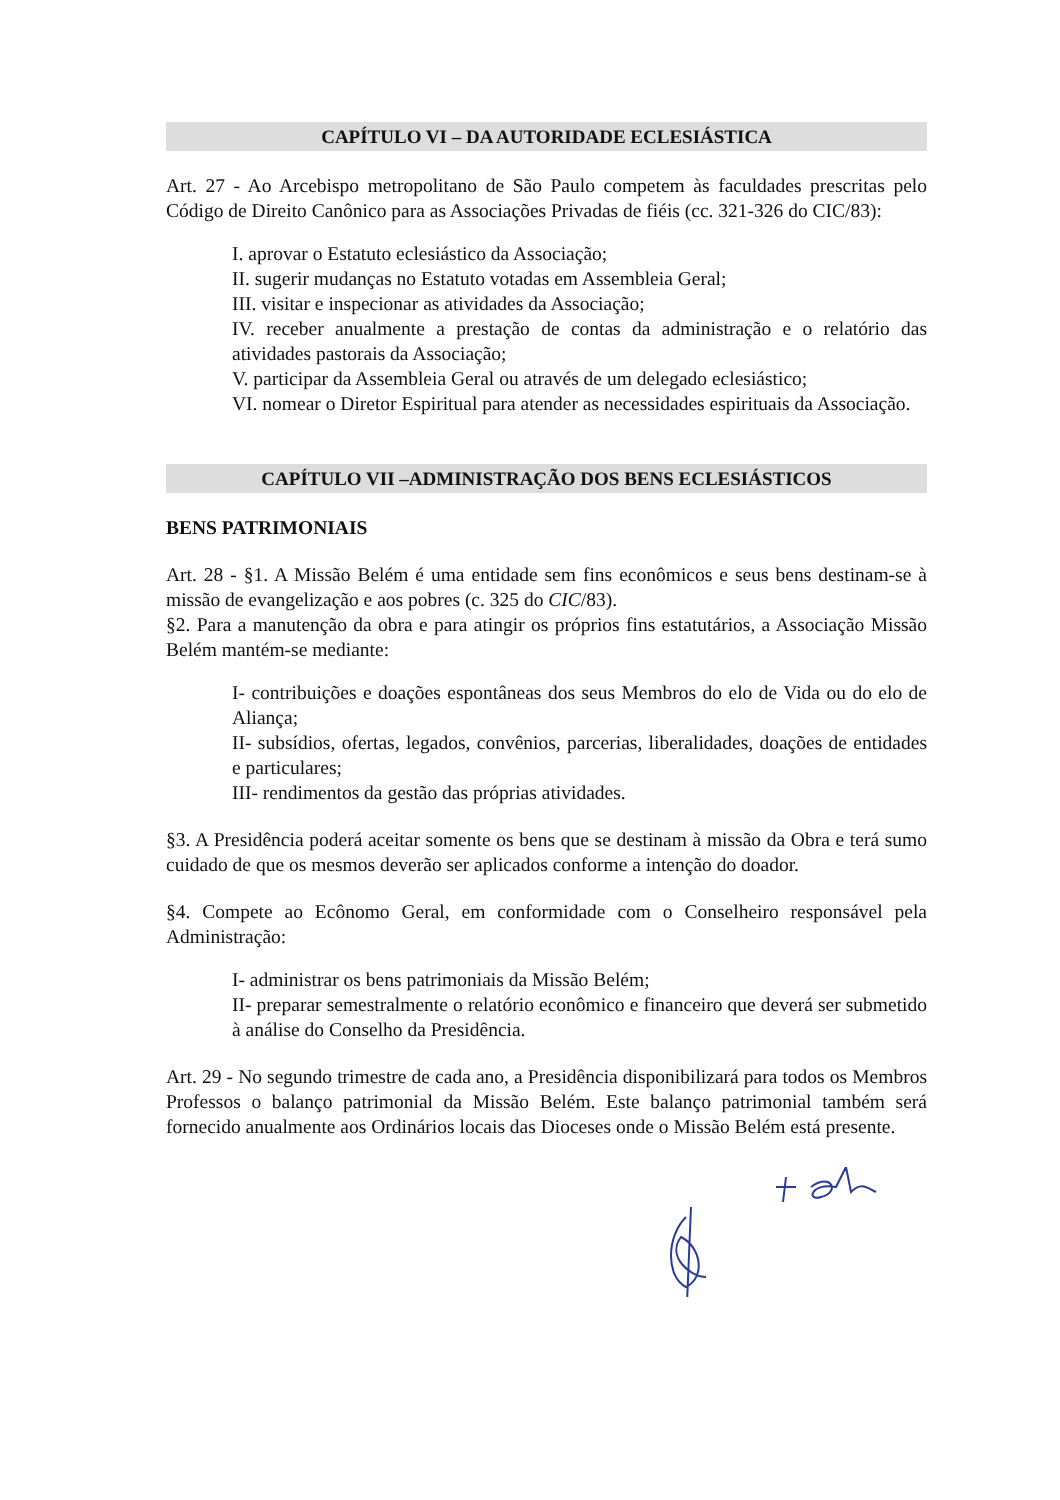CAPÍTULO VI – DA AUTORIDADE ECLESIÁSTICA
Art. 27 - Ao Arcebispo metropolitano de São Paulo competem às faculdades prescritas pelo Código de Direito Canônico para as Associações Privadas de fiéis (cc. 321-326 do CIC/83):
I. aprovar o Estatuto eclesiástico da Associação;
II. sugerir mudanças no Estatuto votadas em Assembleia Geral;
III. visitar e inspecionar as atividades da Associação;
IV. receber anualmente a prestação de contas da administração e o relatório das atividades pastorais da Associação;
V. participar da Assembleia Geral ou através de um delegado eclesiástico;
VI. nomear o Diretor Espiritual para atender as necessidades espirituais da Associação.
CAPÍTULO VII –ADMINISTRAÇÃO DOS BENS ECLESIÁSTICOS
BENS PATRIMONIAIS
Art. 28 - §1. A Missão Belém é uma entidade sem fins econômicos e seus bens destinam-se à missão de evangelização e aos pobres (c. 325 do CIC/83).
§2. Para a manutenção da obra e para atingir os próprios fins estatutários, a Associação Missão Belém mantém-se mediante:
I- contribuições e doações espontâneas dos seus Membros do elo de Vida ou do elo de Aliança;
II- subsídios, ofertas, legados, convênios, parcerias, liberalidades, doações de entidades e particulares;
III- rendimentos da gestão das próprias atividades.
§3. A Presidência poderá aceitar somente os bens que se destinam à missão da Obra e terá sumo cuidado de que os mesmos deverão ser aplicados conforme a intenção do doador.
§4. Compete ao Ecônomo Geral, em conformidade com o Conselheiro responsável pela Administração:
I- administrar os bens patrimoniais da Missão Belém;
II- preparar semestralmente o relatório econômico e financeiro que deverá ser submetido à análise do Conselho da Presidência.
Art. 29 - No segundo trimestre de cada ano, a Presidência disponibilizará para todos os Membros Professos o balanço patrimonial da Missão Belém. Este balanço patrimonial também será fornecido anualmente aos Ordinários locais das Dioceses onde o Missão Belém está presente.